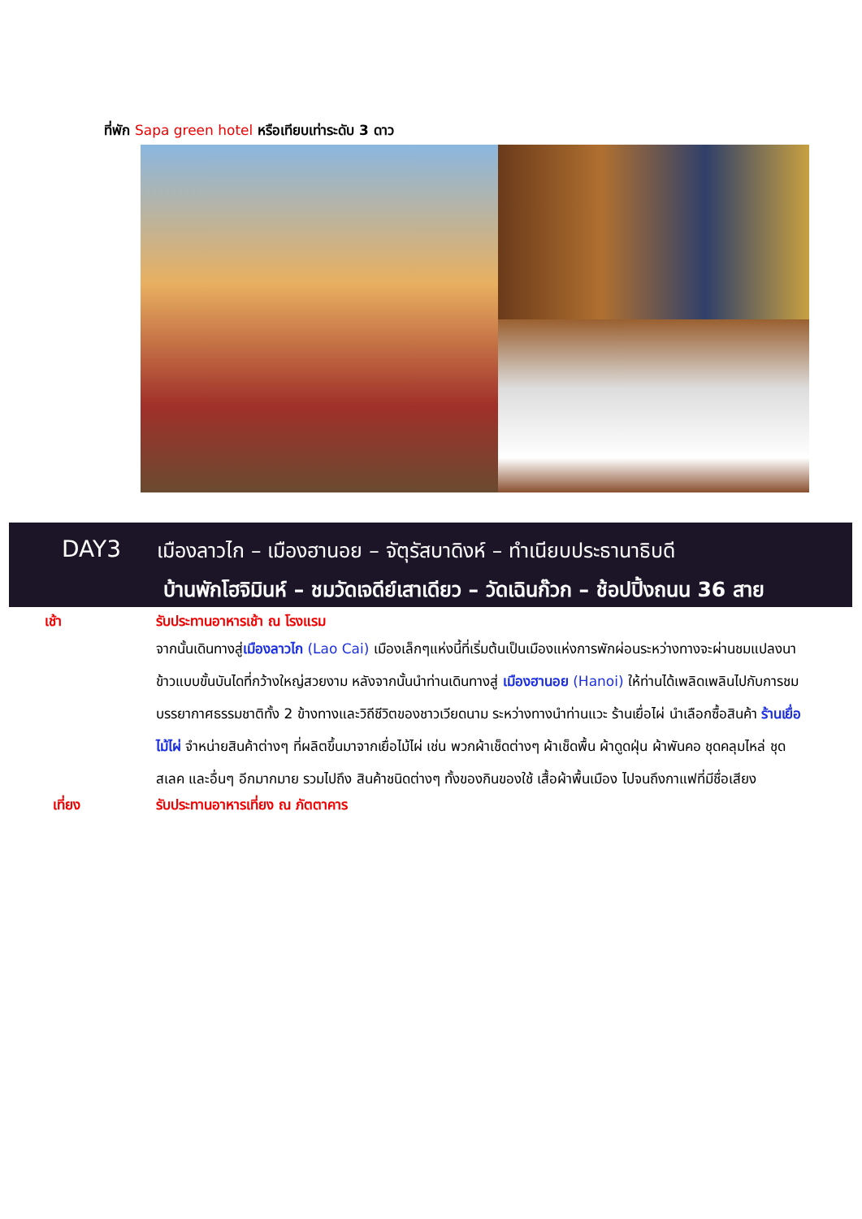ที่พัก Sapa green hotel หรือเทียบเท่าระดับ 3 ดาว
DAY3
เมืองลาวไก – เมืองฮานอย – จัตุรัสบาดิงห์ – ทำเนียบประธานาธิบดี
บ้านพักโฮจิมินห์ – ชมวัดเจดีย์เสาเดียว – วัดเฉินก๊วก – ช้อปปิ้งถนน 36 สาย
เช้า
รับประทานอาหารเช้า ณ โรงแรม
จากนั้นเดินทางสู่เมืองลาวไก (Lao Cai) เมืองเล็กๆแห่งนี้ที่เริ่มต้นเป็นเมืองแห่งการพักผ่อนระหว่างทางจะผ่านชมแปลงนาข้าวแบบขั้นบันไดที่กว้างใหญ่สวยงาม หลังจากนั้นนำท่านเดินทางสู่ เมืองฮานอย (Hanoi) ให้ท่านได้เพลิดเพลินไปกับการชมบรรยากาศธรรมชาติทั้ง 2 ข้างทางและวิถีชีวิตของชาวเวียดนาม ระหว่างทางนำท่านแวะ ร้านเยื่อไผ่ นำเลือกซื้อสินค้า ร้านเยื่อไม้ไผ่ จำหน่ายสินค้าต่างๆ ที่ผลิตขึ้นมาจากเยื่อไม้ไผ่ เช่น พวกผ้าเช็ดต่างๆ ผ้าเช็ดพื้น ผ้าดูดฝุ่น ผ้าพันคอ ชุดคลุมไหล่ ชุดสเลค และอื่นๆ อีกมากมาย รวมไปถึง สินค้าชนิดต่างๆ ทั้งของกินของใช้ เสื้อผ้าพื้นเมือง ไปจนถึงกาแฟที่มีชื่อเสียง
เที่ยง
รับประทานอาหารเที่ยง ณ ภัตตาคาร